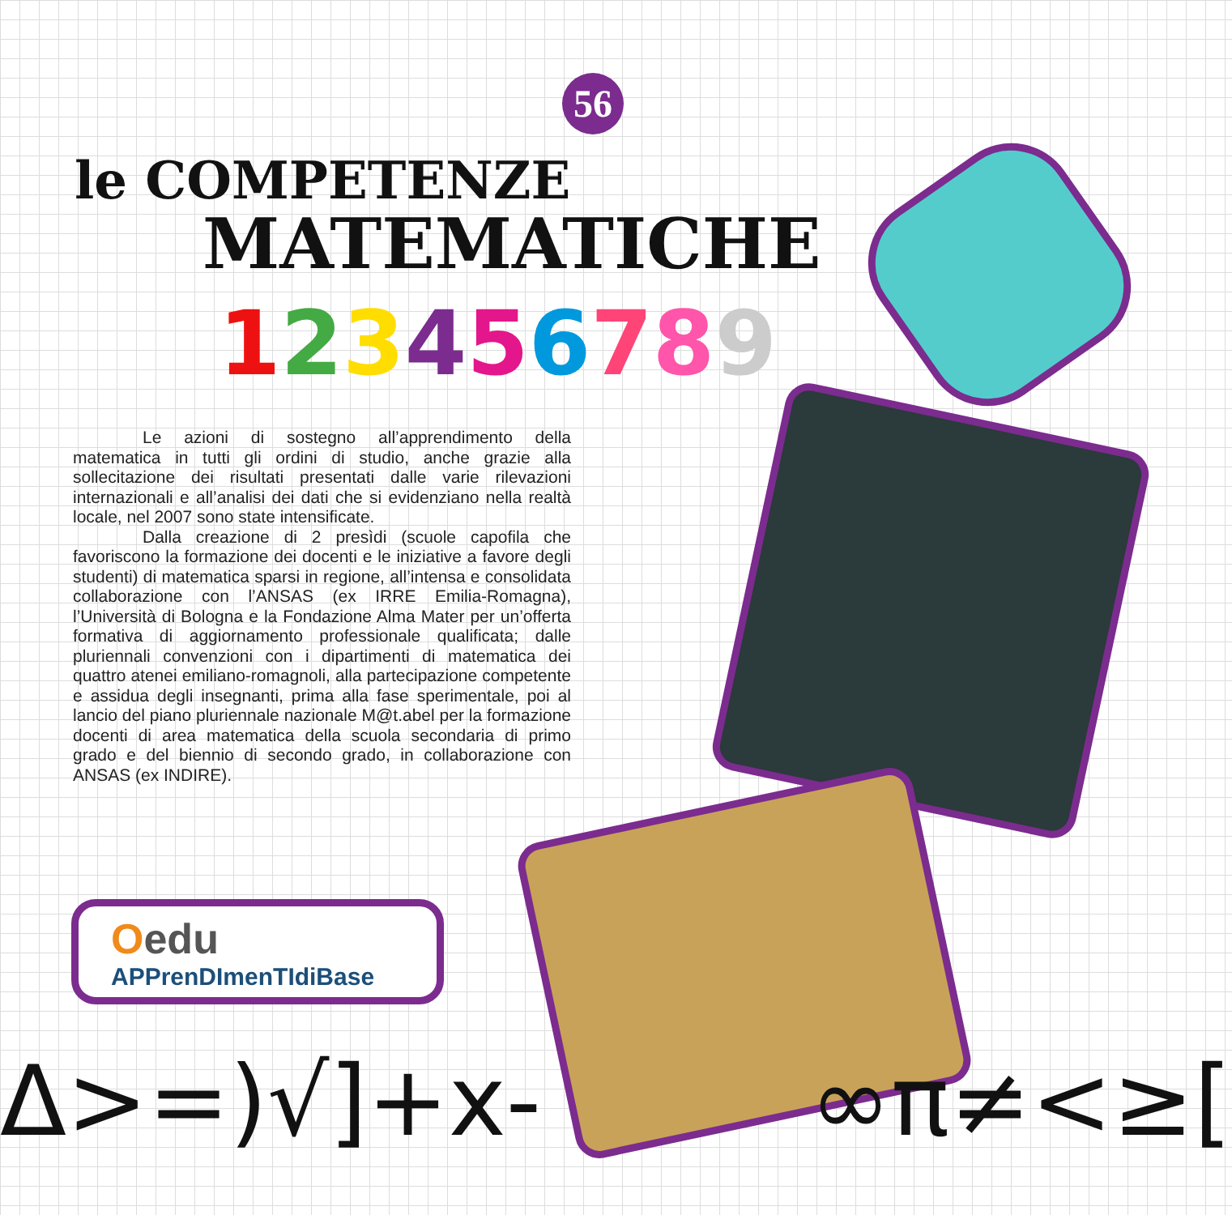56
le COMPETENZE
MATEMATICHE
123456789
Le azioni di sostegno all’apprendimento della matematica in tutti gli ordini di studio, anche grazie alla sollecitazione dei risultati presentati dalle varie rilevazioni internazionali e all’analisi dei dati che si evidenziano nella realtà locale, nel 2007 sono state intensificate.
Dalla creazione di 2 presìdi (scuole capofila che favoriscono la formazione dei docenti e le iniziative a favore degli studenti) di matematica sparsi in regione, all’intensa e consolidata collaborazione con l’ANSAS (ex IRRE Emilia-Romagna), l’Università di Bologna e la Fondazione Alma Mater per un’offerta formativa di aggiornamento professionale qualificata; dalle pluriennali convenzioni con i dipartimenti di matematica dei quattro atenei emiliano-romagnoli, alla partecipazione competente e assidua degli insegnanti, prima alla fase sperimentale, poi al lancio del piano pluriennale nazionale M@t.abel per la formazione docenti di area matematica della scuola secondaria di primo grado e del biennio di secondo grado, in collaborazione con ANSAS (ex INDIRE).
Oedu
APPrenDImenTIdiBase
Δ>=)√]+x- ∞π≠<≥[